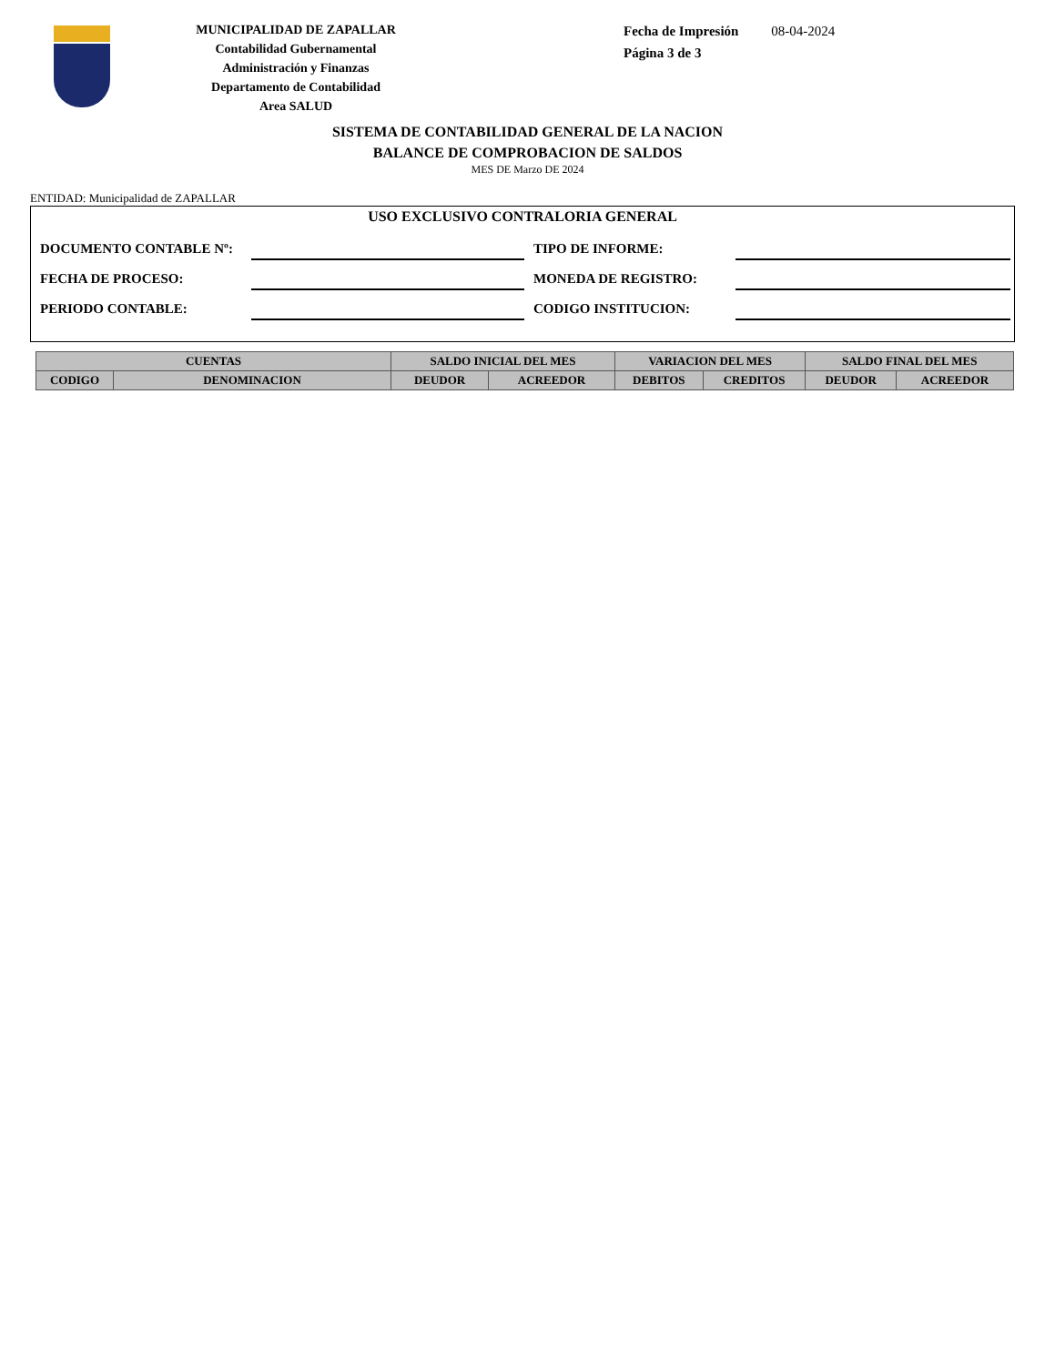MUNICIPALIDAD DE ZAPALLAR
Contabilidad Gubernamental
Administración y Finanzas
Departamento de Contabilidad
Area SALUD
Fecha de Impresión 08-04-2024
Página 3 de 3
SISTEMA DE CONTABILIDAD GENERAL DE LA NACION
BALANCE DE COMPROBACION DE SALDOS
MES DE Marzo DE 2024
ENTIDAD: Municipalidad de ZAPALLAR
USO EXCLUSIVO CONTRALORIA GENERAL
DOCUMENTO CONTABLE Nº: TIPO DE INFORME:
FECHA DE PROCESO: MONEDA DE REGISTRO:
PERIODO CONTABLE: CODIGO INSTITUCION:
| CUENTAS | | SALDO INICIAL DEL MES | | VARIACION DEL MES | | SALDO FINAL DEL MES | |
| --- | --- | --- | --- | --- | --- | --- | --- |
| CODIGO | DENOMINACION | DEUDOR | ACREEDOR | DEBITOS | CREDITOS | DEUDOR | ACREEDOR |